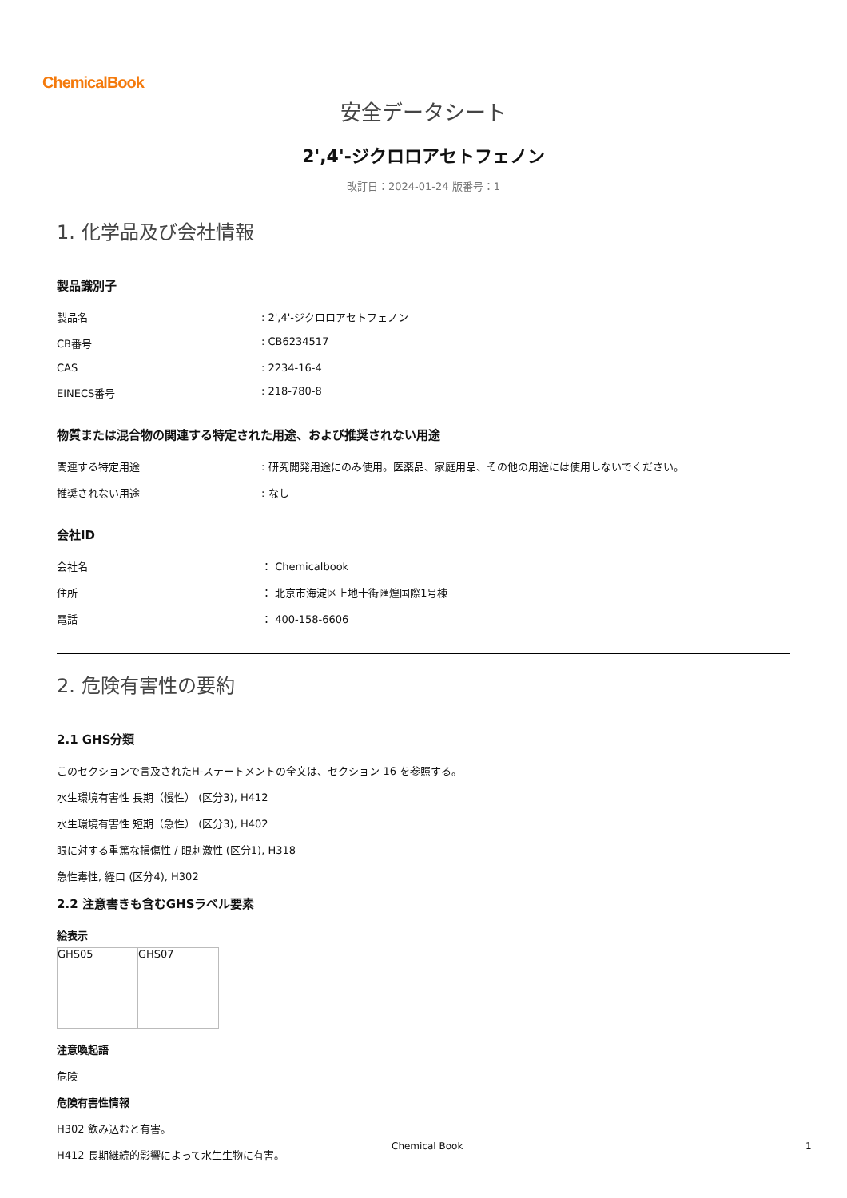ChemicalBook
安全データシート
2',4'-ジクロロアセトフェノン
改訂日：2024-01-24 版番号：1
1. 化学品及び会社情報
製品識別子
| 製品名 | : 2',4'-ジクロロアセトフェノン |
| CB番号 | : CB6234517 |
| CAS | : 2234-16-4 |
| EINECS番号 | : 218-780-8 |
物質または混合物の関連する特定された用途、および推奨されない用途
| 関連する特定用途 | : 研究開発用途にのみ使用。医薬品、家庭用品、その他の用途には使用しないでください。 |
| 推奨されない用途 | : なし |
会社ID
| 会社名 | ： Chemicalbook |
| 住所 | ： 北京市海淀区上地十街匯煌国際1号棟 |
| 電話 | ： 400-158-6606 |
2. 危険有害性の要約
2.1 GHS分類
このセクションで言及されたH-ステートメントの全文は、セクション 16 を参照する。
水生環境有害性 長期（慢性） (区分3), H412
水生環境有害性 短期（急性） (区分3), H402
眼に対する重篤な損傷性 / 眼刺激性 (区分1), H318
急性毒性, 経口 (区分4), H302
2.2 注意書きも含むGHSラベル要素
絵表示
| GHS05 | GHS07 |
注意喚起語
危険
危険有害性情報
H302 飲み込むと有害。
H412 長期継続的影響によって水生生物に有害。
Chemical Book 1